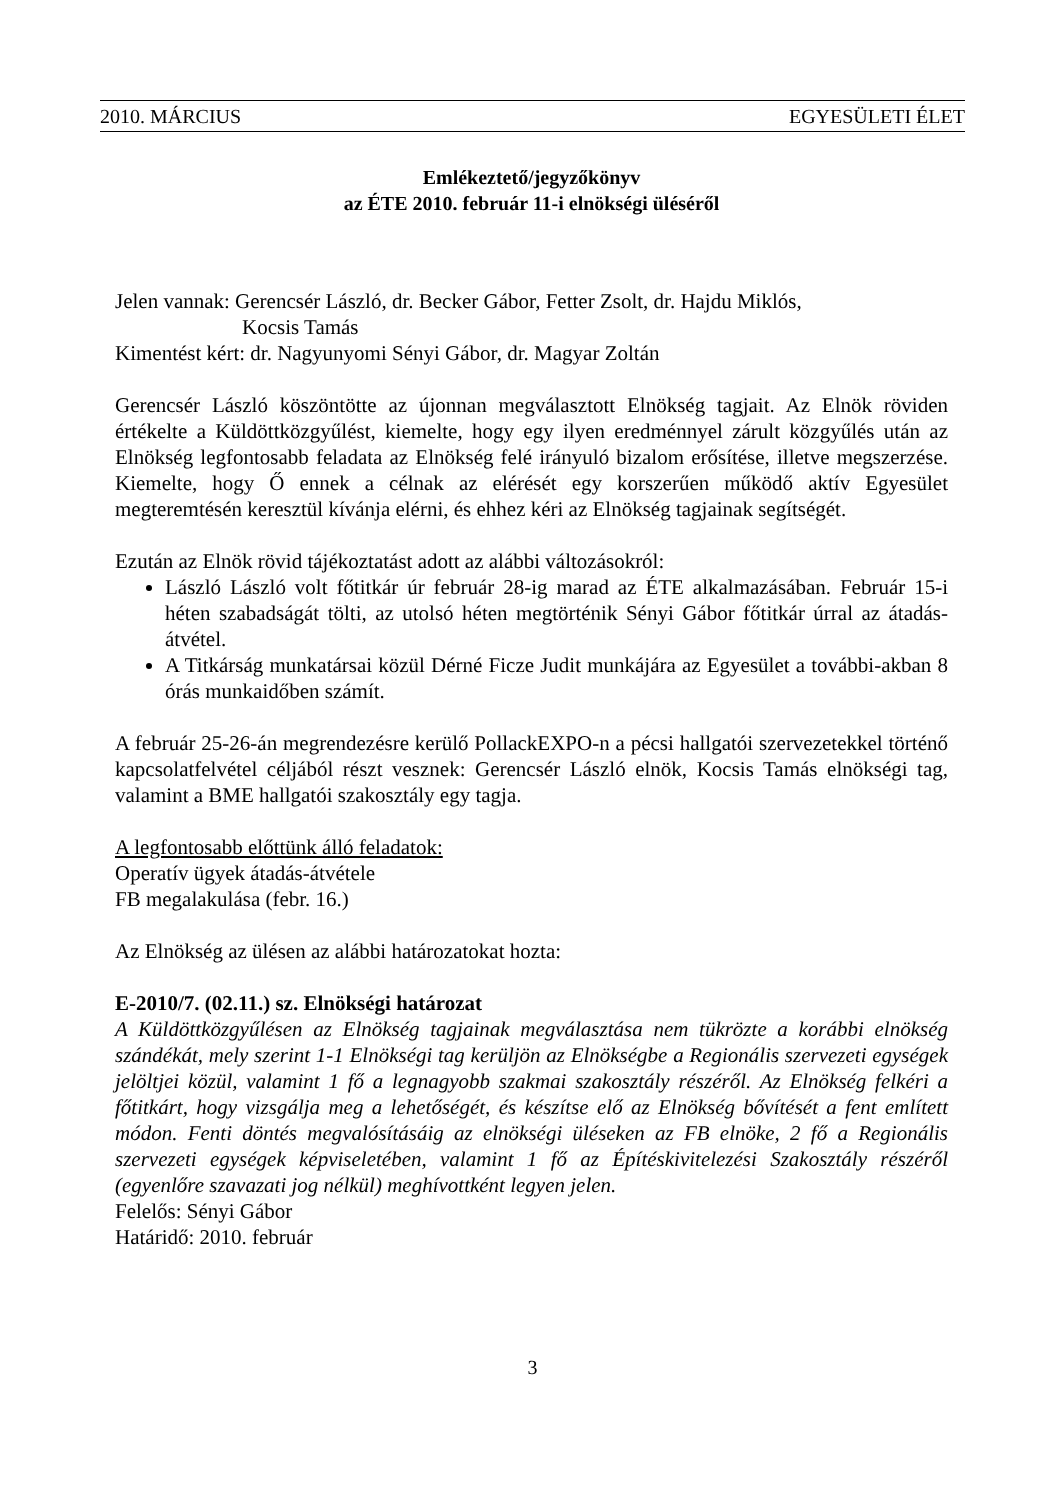2010. MÁRCIUS EGYESÜLETI ÉLET
Emlékeztető/jegyzőkönyv
az ÉTE 2010. február 11-i elnökségi üléséről
Jelen vannak: Gerencsér László, dr. Becker Gábor, Fetter Zsolt, dr. Hajdu Miklós,
Kocsis Tamás
Kimentést kért: dr. Nagyunyomi Sényi Gábor, dr. Magyar Zoltán
Gerencsér László köszöntötte az újonnan megválasztott Elnökség tagjait. Az Elnök röviden értékelte a Küldöttközgyűlést, kiemelte, hogy egy ilyen eredménnyel zárult közgyűlés után az Elnökség legfontosabb feladata az Elnökség felé irányuló bizalom erősítése, illetve megszerzése. Kiemelte, hogy Ő ennek a célnak az elérését egy korszerűen működő aktív Egyesület megteremtésén keresztül kívánja elérni, és ehhez kéri az Elnökség tagjainak segítségét.
Ezután az Elnök rövid tájékoztatást adott az alábbi változásokról:
László László volt főtitkár úr február 28-ig marad az ÉTE alkalmazásában. Február 15-i héten szabadságát tölti, az utolsó héten megtörténik Sényi Gábor főtitkár úrral az átadás-átvétel.
A Titkárság munkatársai közül Dérné Ficze Judit munkájára az Egyesület a további-akban 8 órás munkaidőben számít.
A február 25-26-án megrendezésre kerülő PollackEXPO-n a pécsi hallgatói szervezetekkel történő kapcsolatfelvétel céljából részt vesznek: Gerencsér László elnök, Kocsis Tamás elnökségi tag, valamint a BME hallgatói szakosztály egy tagja.
A legfontosabb előttünk álló feladatok:
Operatív ügyek átadás-átvétele
FB megalakulása (febr. 16.)
Az Elnökség az ülésen az alábbi határozatokat hozta:
E-2010/7. (02.11.) sz. Elnökségi határozat
A Küldöttközgyűlésen az Elnökség tagjainak megválasztása nem tükrözte a korábbi elnökség szándékát, mely szerint 1-1 Elnökségi tag kerüljön az Elnökségbe a Regionális szervezeti egységek jelöltjei közül, valamint 1 fő a legnagyobb szakmai szakosztály részéről. Az Elnökség felkéri a főtitkárt, hogy vizsgálja meg a lehetőségét, és készítse elő az Elnökség bővítését a fent említett módon. Fenti döntés megvalósításáig az elnökségi üléseken az FB elnöke, 2 fő a Regionális szervezeti egységek képviseletében, valamint 1 fő az Építéskivitelezési Szakosztály részéről (egyenlőre szavazati jog nélkül) meghívottként legyen jelen.
Felelős: Sényi Gábor
Határidő: 2010. február
3